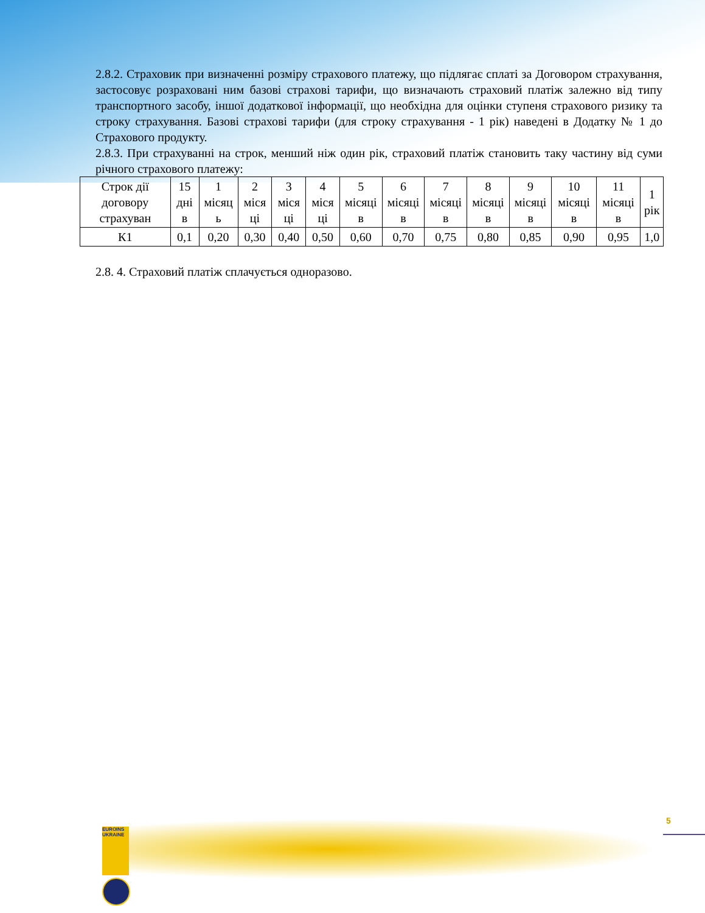2.8.2. Страховик при визначенні розміру страхового платежу, що підлягає сплаті за Договором страхування, застосовує розраховані ним базові страхові тарифи, що визначають страховий платіж залежно від типу транспортного засобу, іншої додаткової інформації, що необхідна для оцінки ступеня страхового ризику та строку страхування. Базові страхові тарифи (для строку страхування - 1 рік) наведені в Додатку № 1 до Страхового продукту.
2.8.3. При страхуванні на строк, менший ніж один рік, страховий платіж становить таку частину від суми річного страхового платежу:
| Строк дії договору страхуван | 15 дні в | 1 місяц ь | 2 міся ці | 3 міся ці | 4 міся ці | 5 місяці в | 6 місяці в | 7 місяці в | 8 місяці в | 9 місяці в | 10 місяці в | 11 місяці в | 1 рік |
| --- | --- | --- | --- | --- | --- | --- | --- | --- | --- | --- | --- | --- | --- |
| К1 | 0,1 | 0,20 | 0,30 | 0,40 | 0,50 | 0,60 | 0,70 | 0,75 | 0,80 | 0,85 | 0,90 | 0,95 | 1,0 |
2.8. 4. Страховий платіж сплачується одноразово.
EUROINS UKRAINE
5